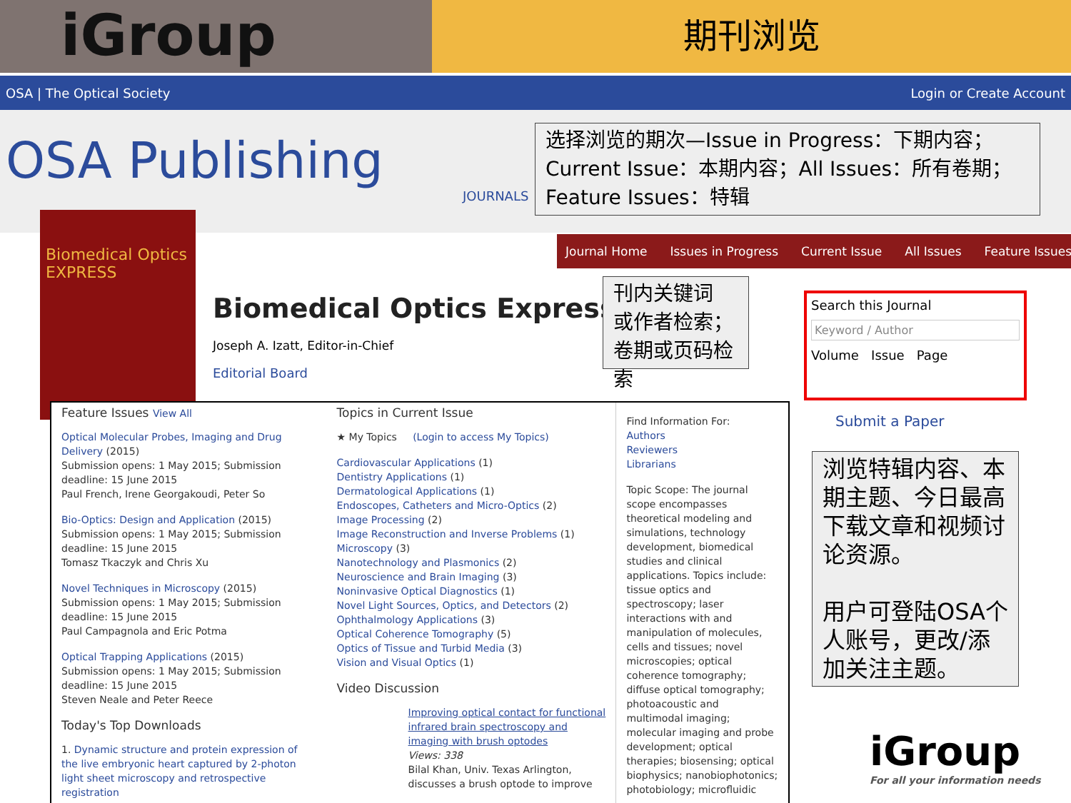iGroup
期刊浏览
OSA | The Optical Society Login or Create Account
OSA Publishing
JOURNALS
选择浏览的期次—Issue in Progress：下期内容；Current Issue：本期内容；All Issues：所有卷期；Feature Issues：特辑
Journal Home Issues in Progress Current Issue All Issues Feature Issues
Biomedical Optics
EXPRESS
Biomedical Optics Express
Joseph A. Izatt, Editor-in-Chief
Editorial Board
刊内关键词 或作者检索；卷期或页码检索
Search this Journal
Keyword / Author
Volume Issue Page
Submit a Paper
浏览特辑内容、本期主题、今日最高下载文章和视频讨论资源。
用户可登陆OSA个人账号，更改/添加关注主题。
iGroup
For all your information needs
Feature Issues View All
Optical Molecular Probes, Imaging and Drug Delivery (2015)
Submission opens: 1 May 2015; Submission deadline: 15 June 2015
Paul French, Irene Georgakoudi, Peter So
Bio-Optics: Design and Application (2015)
Submission opens: 1 May 2015; Submission deadline: 15 June 2015
Tomasz Tkaczyk and Chris Xu
Novel Techniques in Microscopy (2015)
Submission opens: 1 May 2015; Submission deadline: 15 June 2015
Paul Campagnola and Eric Potma
Optical Trapping Applications (2015)
Submission opens: 1 May 2015; Submission deadline: 15 June 2015
Steven Neale and Peter Reece
Today's Top Downloads
1. Dynamic structure and protein expression of the live embryonic heart captured by 2-photon light sheet microscopy and retrospective registration
Topics in Current Issue
★ My Topics (Login to access My Topics)
Cardiovascular Applications (1)
Dentistry Applications (1)
Dermatological Applications (1)
Endoscopes, Catheters and Micro-Optics (2)
Image Processing (2)
Image Reconstruction and Inverse Problems (1)
Microscopy (3)
Nanotechnology and Plasmonics (2)
Neuroscience and Brain Imaging (3)
Noninvasive Optical Diagnostics (1)
Novel Light Sources, Optics, and Detectors (2)
Ophthalmology Applications (3)
Optical Coherence Tomography (5)
Optics of Tissue and Turbid Media (3)
Vision and Visual Optics (1)
Video Discussion
Improving optical contact for functional infrared brain spectroscopy and imaging with brush optodes
Views: 338
Bilal Khan, Univ. Texas Arlington, discusses a brush optode to improve
Find Information For:
Authors
Reviewers
Librarians
Topic Scope: The journal scope encompasses theoretical modeling and simulations, technology development, biomedical studies and clinical applications. Topics include: tissue optics and spectroscopy; laser interactions with and manipulation of molecules, cells and tissues; novel microscopies; optical coherence tomography; diffuse optical tomography; photoacoustic and multimodal imaging; molecular imaging and probe development; optical therapies; biosensing; optical biophysics; nanobiophotonics; photobiology; microfluidic